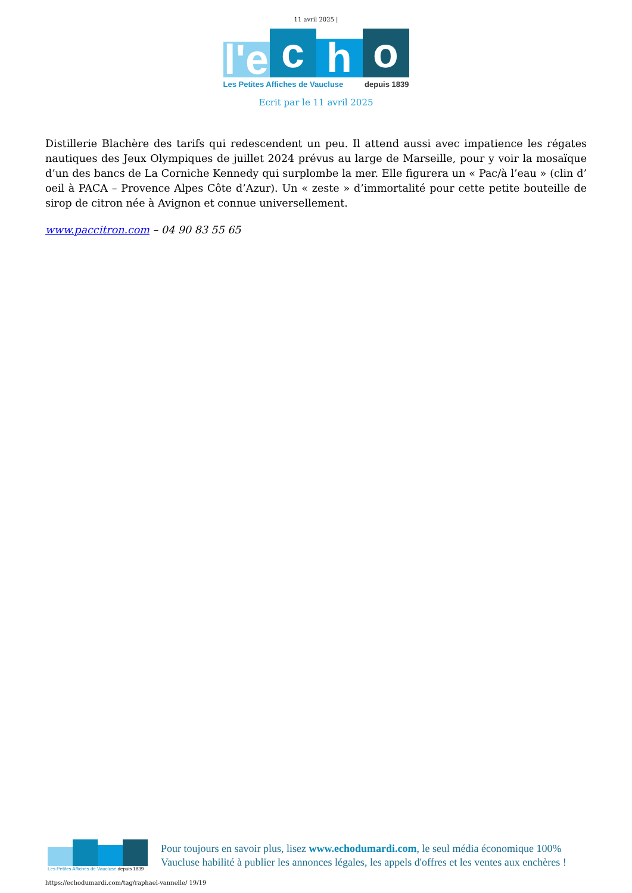11 avril 2025 |
l'e
c
h
o
Les Petites Affiches de Vaucluse depuis 1839
Ecrit par le 11 avril 2025
Distillerie Blachère des tarifs qui redescendent un peu. Il attend aussi avec impatience les régates nautiques des Jeux Olympiques de juillet 2024 prévus au large de Marseille, pour y voir la mosaïque d’un des bancs de La Corniche Kennedy qui surplombe la mer. Elle figurera un « Pac/à l’eau » (clin d’ oeil à PACA – Provence Alpes Côte d’Azur). Un « zeste » d’immortalité pour cette petite bouteille de sirop de citron née à Avignon et connue universellement.
www.paccitron.com – 04 90 83 55 65
Les Petites Affiches de Vaucluse depuis 1839
Pour toujours en savoir plus, lisez www.echodumardi.com, le seul média économique 100% Vaucluse habilité à publier les annonces légales, les appels d'offres et les ventes aux enchères !
https://echodumardi.com/tag/raphael-vannelle/ 19/19